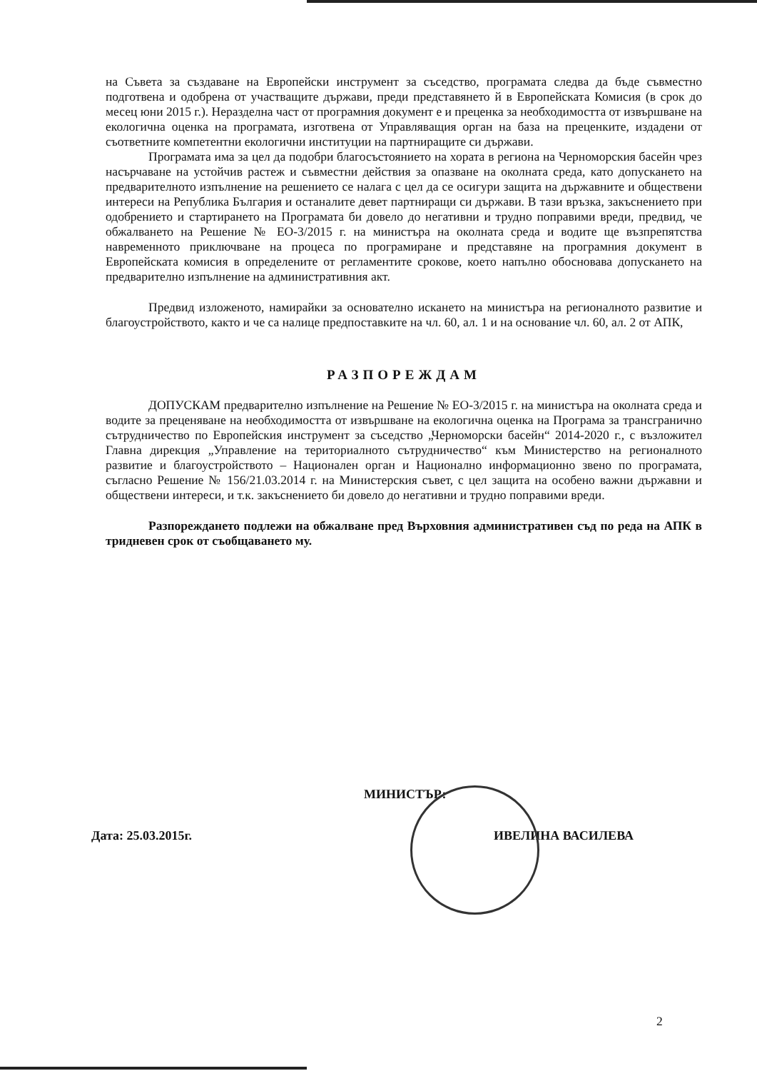на Съвета за създаване на Европейски инструмент за съседство, програмата следва да бъде съвместно подготвена и одобрена от участващите държави, преди представянето й в Европейската Комисия (в срок до месец юни 2015 г.). Неразделна част от програмния документ е и преценка за необходимостта от извършване на екологична оценка на програмата, изготвена от Управляващия орган на база на преценките, издадени от съответните компетентни екологични институции на партниращите си държави.
Програмата има за цел да подобри благосъстоянието на хората в региона на Черноморския басейн чрез насърчаване на устойчив растеж и съвместни действия за опазване на околната среда, като допускането на предварителното изпълнение на решението се налага с цел да се осигури защита на държавните и обществени интереси на Република България и останалите девет партниращи си държави. В тази връзка, закъснението при одобрението и стартирането на Програмата би довело до негативни и трудно поправими вреди, предвид, че обжалването на Решение № ЕО-3/2015 г. на министъра на околната среда и водите ще възпрепятства навременното приключване на процеса по програмиране и представяне на програмния документ в Европейската комисия в определените от регламентите срокове, което напълно обосновава допускането на предварително изпълнение на административния акт.
Предвид изложеното, намирайки за основателно искането на министъра на регионалното развитие и благоустройството, както и че са налице предпоставките на чл. 60, ал. 1 и на основание чл. 60, ал. 2 от АПК,
РАЗПОРЕЖДАМ
ДОПУСКАМ предварително изпълнение на Решение № ЕО-3/2015 г. на министъра на околната среда и водите за преценяване на необходимостта от извършване на екологична оценка на Програма за трансгранично сътрудничество по Европейския инструмент за съседство „Черноморски басейн“ 2014-2020 г., с възложител Главна дирекция „Управление на териториалното сътрудничество“ към Министерство на регионалното развитие и благоустройството – Национален орган и Национално информационно звено по програмата, съгласно Решение № 156/21.03.2014 г. на Министерския съвет, с цел защита на особено важни държавни и обществени интереси, и т.к. закъснението би довело до негативни и трудно поправими вреди.
Разпореждането подлежи на обжалване пред Върховния административен съд по реда на АПК в тридневен срок от съобщаването му.
МИНИСТЪР:
Дата: 25.03.2015г. ИВЕЛИНА ВАСИЛЕВА
2